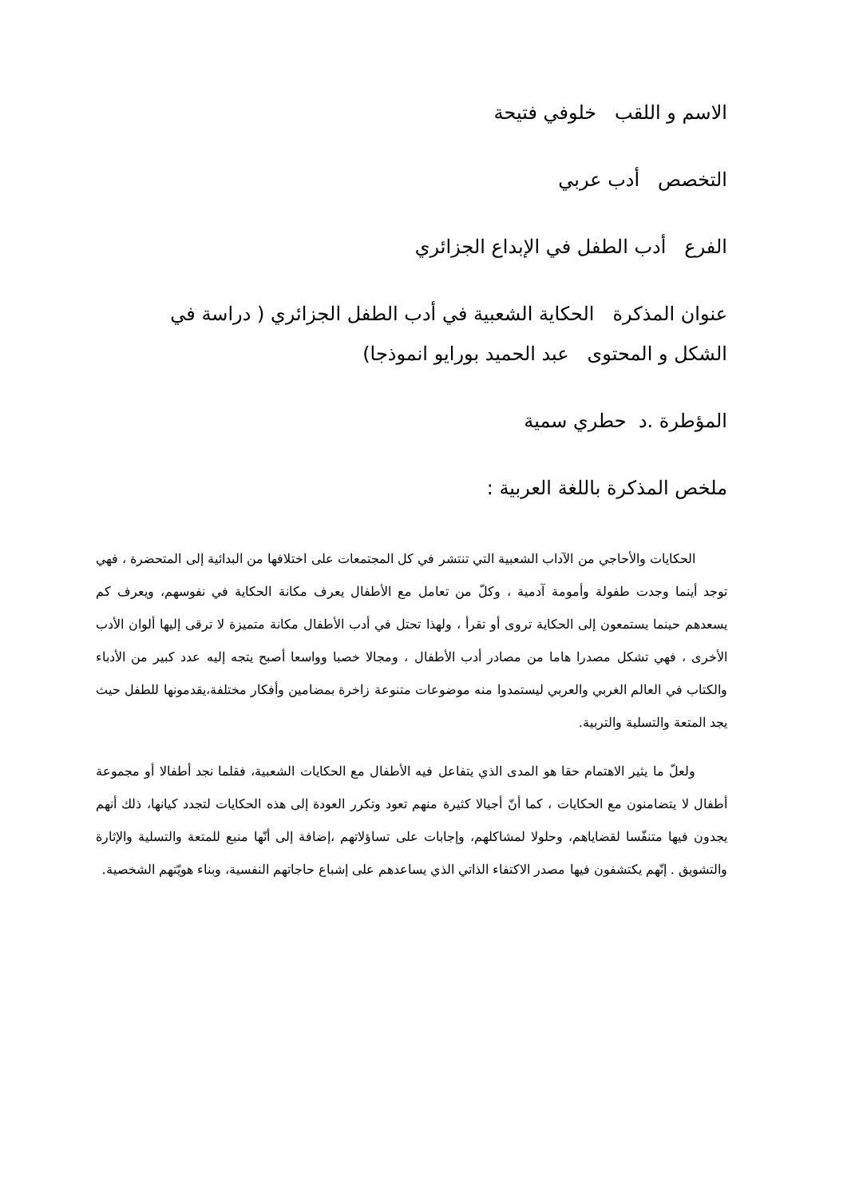الاسم و اللقب خلوفي فتيحة
التخصص أدب عربي
الفرع أدب الطفل في الإبداع الجزائري
عنوان المذكرة الحكاية الشعبية في أدب الطفل الجزائري ( دراسة في
الشكل و المحتوى عبد الحميد بورايو انموذجا)
المؤطرة .د حطري سمية
ملخص المذكرة باللغة العربية :
الحكايات والأحاجي من الآداب الشعبية التي تنتشر في كل المجتمعات على اختلافها من البدائية إلى المتحضرة ، فهي توجد أينما وجدت طفولة وأمومة آدمية ، وكلّ من تعامل مع الأطفال يعرف مكانة الحكاية في نفوسهم، ويعرف كم يسعدهم حينما يستمعون إلى الحكاية تروى أو تقرأ ، ولهذا تحتل في أدب الأطفال مكانة متميزة لا ترقى إليها ألوان الأدب الأخرى ، فهي تشكل مصدرا هاما من مصادر أدب الأطفال ، ومجالا خصبا وواسعا أصبح يتجه إليه عدد كبير من الأدباء والكتاب في العالم الغربي والعربي ليستمدوا منه موضوعات متنوعة زاخرة بمضامين وأفكار مختلفة،يقدمونها للطفل حيث يجد المتعة والتسلية والتربية.
ولعلّ ما يثير الاهتمام حقا هو المدى الذي يتفاعل فيه الأطفال مع الحكايات الشعبية، فقلما نجد أطفالا أو مجموعة أطفال لا يتضامنون مع الحكايات ، كما أنّ أجيالا كثيرة منهم تعود وتكرر العودة إلى هذه الحكايات لتجدد كيانها، ذلك أنهم يجدون فيها متنفّسا لقضاياهم، وحلولا لمشاكلهم، وإجابات على تساؤلاتهم ،إضافة إلى أنّها منبع للمتعة والتسلية والإثارة والتشويق . إنّهم يكتشفون فيها مصدر الاكتفاء الذاتي الذي يساعدهم على إشباع حاجاتهم النفسية، وبناء هويّتهم الشخصية.